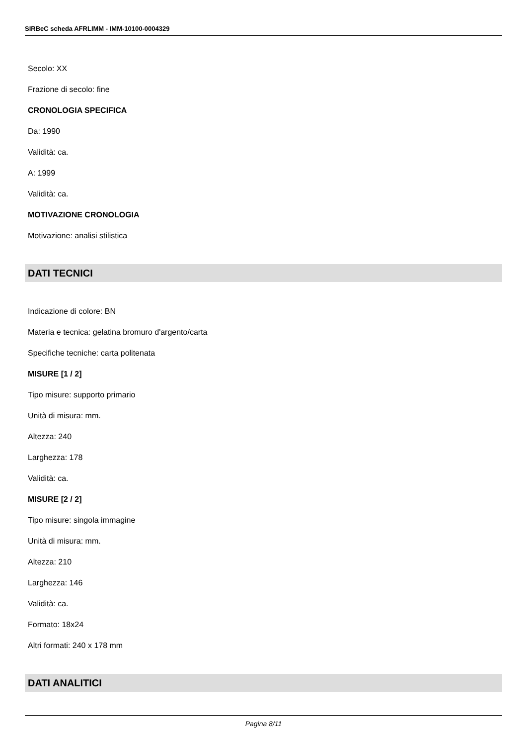SIRBeC scheda AFRLIMM - IMM-10100-0004329
Secolo: XX
Frazione di secolo: fine
CRONOLOGIA SPECIFICA
Da: 1990
Validità: ca.
A: 1999
Validità: ca.
MOTIVAZIONE CRONOLOGIA
Motivazione: analisi stilistica
DATI TECNICI
Indicazione di colore: BN
Materia e tecnica: gelatina bromuro d'argento/carta
Specifiche tecniche: carta politenata
MISURE [1 / 2]
Tipo misure: supporto primario
Unità di misura: mm.
Altezza: 240
Larghezza: 178
Validità: ca.
MISURE [2 / 2]
Tipo misure: singola immagine
Unità di misura: mm.
Altezza: 210
Larghezza: 146
Validità: ca.
Formato: 18x24
Altri formati: 240 x 178 mm
DATI ANALITICI
Pagina 8/11